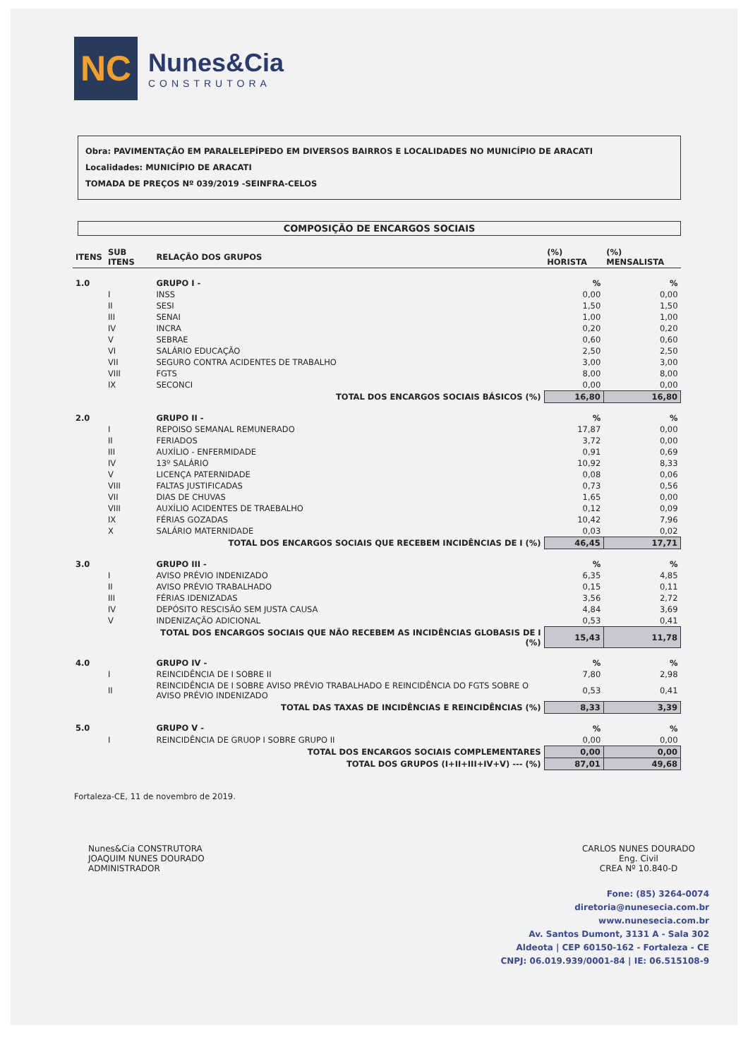NC
Nunes&Cia
CONSTRUTORA
Obra: PAVIMENTAÇÃO EM PARALELEPÍPEDO EM DIVERSOS BAIRROS E LOCALIDADES NO MUNICÍPIO DE ARACATI
Localidades: MUNICÍPIO DE ARACATI
TOMADA DE PREÇOS Nº 039/2019 -SEINFRA-CELOS
COMPOSIÇÃO DE ENCARGOS SOCIAIS
| ITENS | SUB ITENS | RELAÇÃO DOS GRUPOS | (%) HORISTA | (%) MENSALISTA |
| --- | --- | --- | --- | --- |
| 1.0 | | GRUPO I - | % | % |
| | I | INSS | 0,00 | 0,00 |
| | II | SESI | 1,50 | 1,50 |
| | III | SENAI | 1,00 | 1,00 |
| | IV | INCRA | 0,20 | 0,20 |
| | V | SEBRAE | 0,60 | 0,60 |
| | VI | SALÁRIO EDUCAÇÃO | 2,50 | 2,50 |
| | VII | SEGURO CONTRA ACIDENTES DE TRABALHO | 3,00 | 3,00 |
| | VIII | FGTS | 8,00 | 8,00 |
| | IX | SECONCI | 0,00 | 0,00 |
| | | TOTAL DOS ENCARGOS SOCIAIS BÁSICOS (%) | 16,80 | 16,80 |
| 2.0 | | GRUPO II - | % | % |
| | I | REPOISO SEMANAL REMUNERADO | 17,87 | 0,00 |
| | II | FERIADOS | 3,72 | 0,00 |
| | III | AUXÍLIO - ENFERMIDADE | 0,91 | 0,69 |
| | IV | 13º SALÁRIO | 10,92 | 8,33 |
| | V | LICENÇA PATERNIDADE | 0,08 | 0,06 |
| | VIII | FALTAS JUSTIFICADAS | 0,73 | 0,56 |
| | VII | DIAS DE CHUVAS | 1,65 | 0,00 |
| | VIII | AUXÍLIO ACIDENTES DE TRAEBALHO | 0,12 | 0,09 |
| | IX | FÉRIAS GOZADAS | 10,42 | 7,96 |
| | X | SALÁRIO MATERNIDADE | 0,03 | 0,02 |
| | | TOTAL DOS ENCARGOS SOCIAIS QUE RECEBEM INCIDÊNCIAS DE I (%) | 46,45 | 17,71 |
| 3.0 | | GRUPO III - | % | % |
| | I | AVISO PRÉVIO INDENIZADO | 6,35 | 4,85 |
| | II | AVISO PRÉVIO TRABALHADO | 0,15 | 0,11 |
| | III | FÉRIAS IDENIZADAS | 3,56 | 2,72 |
| | IV | DEPÓSITO RESCISÃO SEM JUSTA CAUSA | 4,84 | 3,69 |
| | V | INDENIZAÇÃO ADICIONAL | 0,53 | 0,41 |
| | | TOTAL DOS ENCARGOS SOCIAIS QUE NÃO RECEBEM AS INCIDÊNCIAS GLOBASIS DE I (%) | 15,43 | 11,78 |
| 4.0 | | GRUPO IV - | % | % |
| | I | REINCIDÊNCIA DE I SOBRE II | 7,80 | 2,98 |
| | II | REINCIDÊNCIA DE I SOBRE AVISO PRÉVIO TRABALHADO E REINCIDÊNCIA DO FGTS SOBRE O AVISO PRÉVIO INDENIZADO | 0,53 | 0,41 |
| | | TOTAL DAS TAXAS DE INCIDÊNCIAS E REINCIDÊNCIAS (%) | 8,33 | 3,39 |
| 5.0 | | GRUPO V - | % | % |
| | I | REINCIDÊNCIA DE GRUOP I SOBRE GRUPO II | 0,00 | 0,00 |
| | | TOTAL DOS ENCARGOS SOCIAIS COMPLEMENTARES | 0,00 | 0,00 |
| | | TOTAL DOS GRUPOS (I+II+III+IV+V) --- (%) | 87,01 | 49,68 |
Fortaleza-CE, 11 de novembro de 2019.
Nunes&Cia CONSTRUTORA
JOAQUIM NUNES DOURADO
ADMINISTRADOR
CARLOS NUNES DOURADO
Eng. Civil
CREA Nº 10.840-D
Fone: (85) 3264-0074
diretoria@nunesecia.com.br
www.nunesecia.com.br
Av. Santos Dumont, 3131 A - Sala 302
Aldeota | CEP 60150-162 - Fortaleza - CE
CNPJ: 06.019.939/0001-84 | IE: 06.515108-9